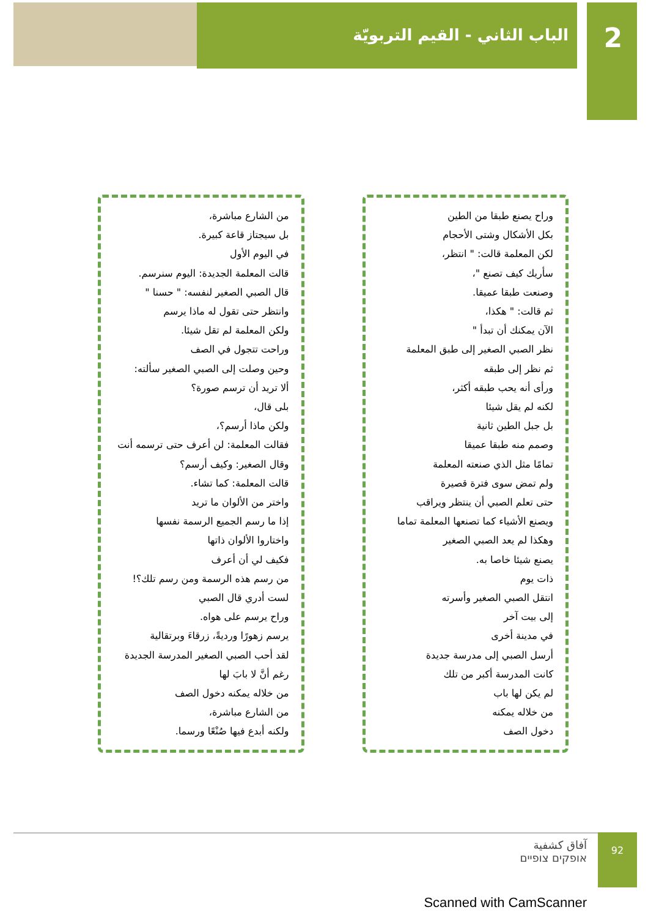الباب الثاني - القيم التربويّة 2
وراح يصنع طبقا من الطين
بكل الأشكال وشتى الأحجام
لكن المعلمة قالت: " انتظر،
سأريك كيف تصنع "،
وصنعت طبقا عميقا.
ثم قالت: " هكذا،
الآن يمكنك أن تبدأ "
نظر الصبي الصغير إلى طبق المعلمة
ثم نظر إلى طبقه
ورأى أنه يحب طبقه أكثر،
لكنه لم يقل شيئا
بل جبل الطين ثانية
وصمم منه طبقا عميقا
تمامًا مثل الذي صنعته المعلمة
ولم تمض سوى فترة قصيرة
حتى تعلم الصبي أن ينتظر ويراقب
ويصنع الأشياء كما تصنعها المعلمة تماما
وهكذا لم يعد الصبي الصغير
يصنع شيئا خاصا به.
ذات يوم
انتقل الصبي الصغير وأسرته
إلى بيت آخر
في مدينة أخرى
أرسل الصبي إلى مدرسة جديدة
كانت المدرسة أكبر من تلك
لم يكن لها باب
من خلاله يمكنه
دخول الصف
من الشارع مباشرة،
بل سيجتاز قاعة كبيرة.
في اليوم الأول
قالت المعلمة الجديدة: اليوم سنرسم.
قال الصبي الصغير لنفسه: " حسنا "
وانتظر حتى تقول له ماذا يرسم
ولكن المعلمة لم تقل شيئا.
وراحت تتجول في الصف
وحين وصلت إلى الصبي الصغير سألته:
ألا تريد أن ترسم صورة؟
بلى قال،
ولكن ماذا أرسم؟،
فقالت المعلمة: لن أعرف حتى ترسمه أنت
وقال الصغير: وكيف أرسم؟
قالت المعلمة: كما تشاء.
واختر من الألوان ما تريد
إذا ما رسم الجميع الرسمة نفسها
واختاروا الألوان ذاتها
فكيف لي أن أعرف
من رسم هذه الرسمة ومن رسم تلك؟!
لست أدري قال الصبي
وراح يرسم على هواه.
يرسم زهورًا ورديةً، زرقاءَ وبرتقالية
لقد أحب الصبي الصغير المدرسة الجديدة
رغم أنَّ لا بابَ لها
من خلاله يمكنه دخول الصف
من الشارع مباشرة،
ولكنه أبدع فيها صُنْعًا ورسما.
آفاق كشفية
אופקים צופיים
92
Scanned with CamScanner